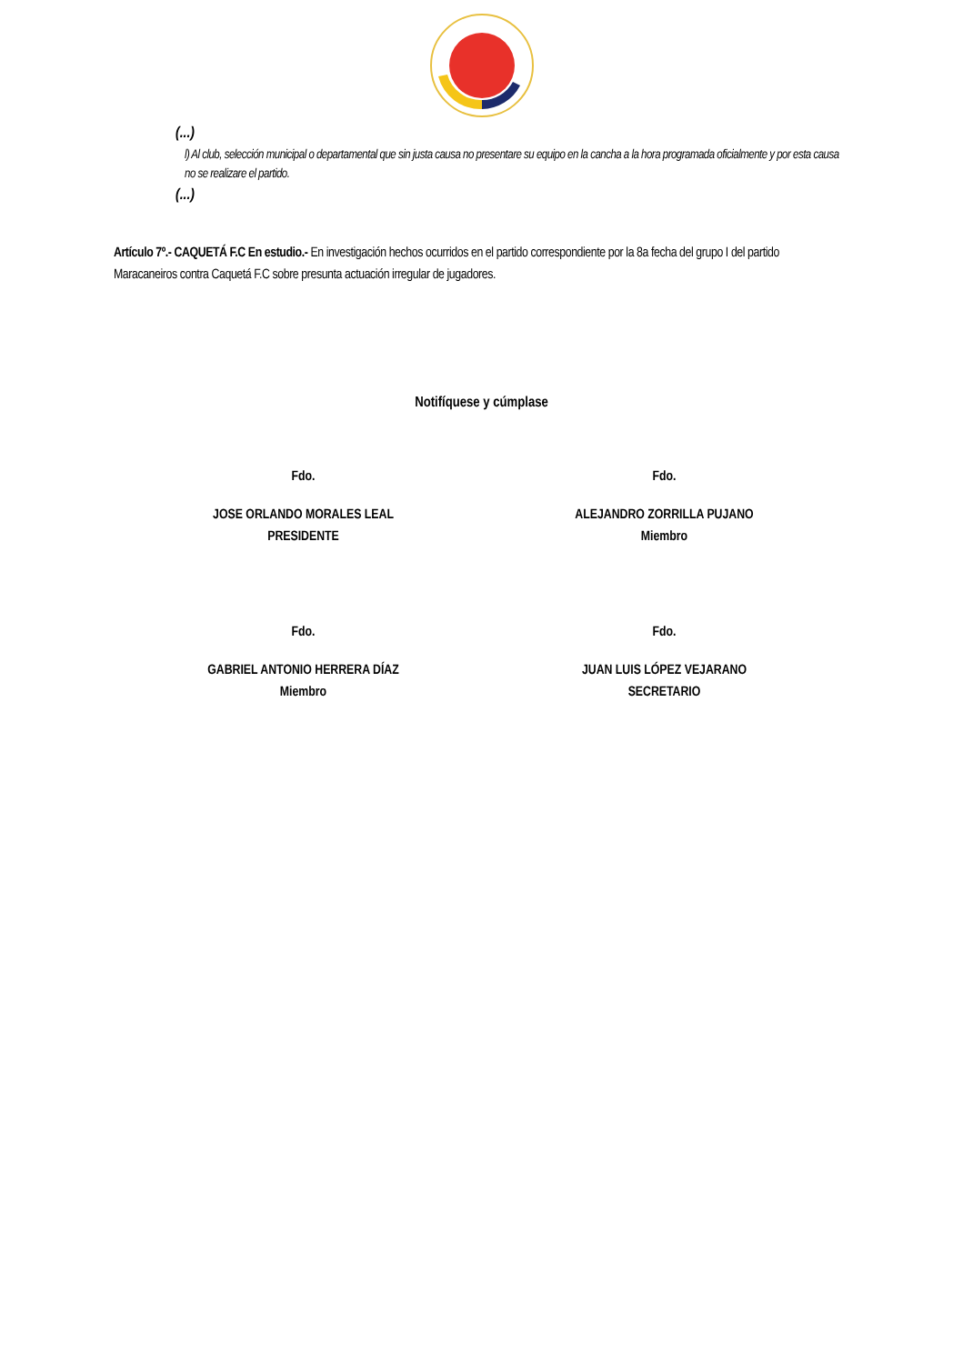(...)
l) Al club, selección municipal o departamental que sin justa causa no presentare su equipo en la cancha a la hora programada oficialmente y por esta causa no se realizare el partido.
(...)
Artículo 7º.- CAQUETÁ F.C En estudio.- En investigación hechos ocurridos en el partido correspondiente por la 8a fecha del grupo I del partido Maracaneiros contra Caquetá F.C sobre presunta actuación irregular de jugadores.
Notifíquese y cúmplase
Fdo.
JOSE ORLANDO MORALES LEAL
PRESIDENTE
Fdo.
ALEJANDRO ZORRILLA PUJANO
Miembro
Fdo.
GABRIEL ANTONIO HERRERA DÍAZ
Miembro
Fdo.
JUAN LUIS LÓPEZ VEJARANO
SECRETARIO